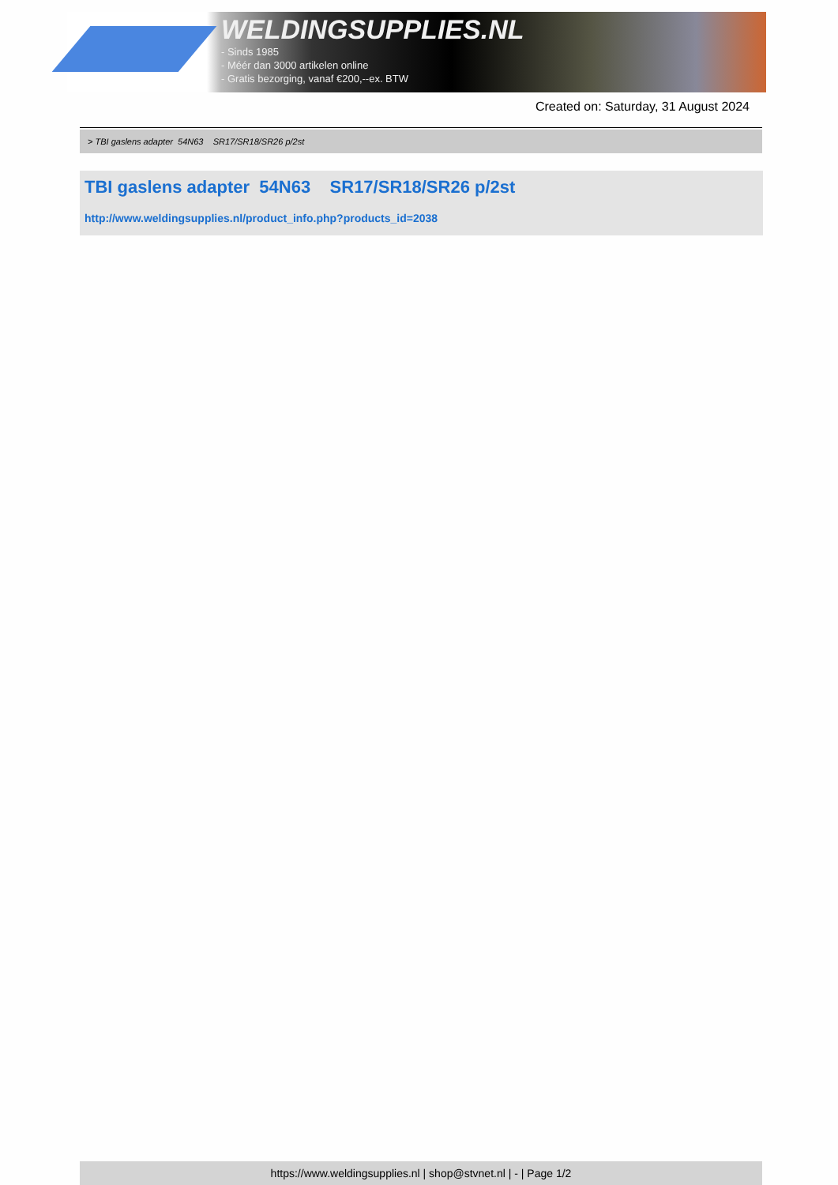WELDINGSUPPLIES.NL
- Sinds 1985
- Méér dan 3000 artikelen online
- Gratis bezorging, vanaf €200,--ex. BTW
Created on: Saturday, 31 August 2024
> TBI gaslens adapter 54N63 SR17/SR18/SR26 p/2st
TBI gaslens adapter 54N63 SR17/SR18/SR26 p/2st
http://www.weldingsupplies.nl/product_info.php?products_id=2038
https://www.weldingsupplies.nl | shop@stvnet.nl | - | Page 1/2